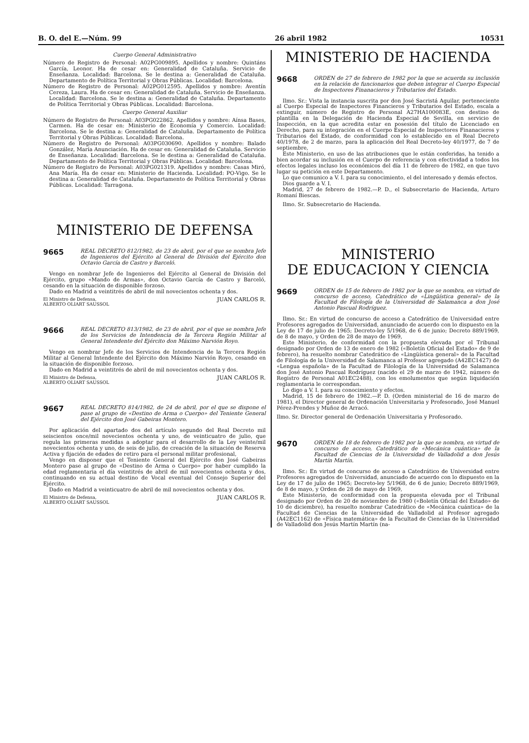B. O. del E.—Núm. 99 26 abril 1982 10531
Cuerpo General Administrativo
Número de Registro de Personal: A02PG009895. Apellidos y nombre: Quintáns García, Leonor. Ha de cesar en: Generalidad de Cataluña. Servicio de Enseñanza. Localidad: Barcelona. Se le destina a: Generalidad de Cataluña. Departamento de Política Territorial y Obras Públicas. Localidad: Barcelona.
Número de Registro de Personal: A02PG012595. Apellidos y nombre: Aventín Cereza, Laura. Ha de cesar en: Generalidad de Cataluña. Servicio de Enseñanza. Localidad: Barcelona. Se le destina a: Generalidad de Cataluña. Departamento de Política Territorial y Obras Públicas. Localidad: Barcelona.
Cuerpo General Auxiliar
Número de Registro de Personal: A03PG022862. Apellidos y nombre: Aínsa Bases, Carmen. Ha de cesar en: Ministerio de Economía y Comercio. Localidad: Barcelona. Se le destina a: Generalidad de Cataluña. Departamento de Política Territorial y Obras Públicas. Localidad: Barcelona.
Número de Registro de Personal: A03PG030690. Apellidos y nombre: Balado González, María Anunciación. Ha de cesar en: Generalidad de Cataluña. Servicio de Enseñanza. Localidad: Barcelona. Se le destina a: Generalidad de Cataluña. Departamento de Política Territorial y Obras Públicas. Localidad: Barcelona.
Número de Registro de Personal: A03PG021319. Apellidos y nombre: Casas Miró, Ana María. Ha de cesar en: Ministerio de Hacienda. Localidad: PO-Vigo. Se le destina a: Generalidad de Cataluña. Departamento de Política Territorial y Obras Públicas. Localidad: Tarragona.
MINISTERIO DE DEFENSA
9665
REAL DECRETO 812/1982, de 23 de abril, por el que se nombra Jefe de Ingenieros del Ejército al General de División del Ejército don Octavio García de Castro y Barceló.
Vengo en nombrar Jefe de Ingenieros del Ejército al General de División del Ejército, grupo «Mando de Armas», don Octavio García de Castro y Barceló, cesando en la situación de disponible forzoso.
Dado en Madrid a veintitrés de abril de mil novecientos ochenta y dos.
El Ministro de Defensa,
ALBERTO OLIART SAUSSOL JUAN CARLOS R.
9666
REAL DECRETO 813/1982, de 23 de abril, por el que se nombra Jefe de los Servicios de Intendencia de la Tercera Región Militar al General Intendente del Ejército don Máximo Narvión Royo.
Vengo en nombrar Jefe de los Servicios de Intendencia de la Tercera Región Militar al General Intendente del Ejército don Máximo Narvión Royo, cesando en la situación de disponible forzoso.
Dado en Madrid a veintitrés de abril de mil novecientos ochenta y dos.
El Ministro de Defensa,
ALBERTO OLIART SAUSSOL JUAN CARLOS R.
9667
REAL DECRETO 814/1982, de 24 de abril, por el que se dispone el pase al grupo de «Destino de Arma o Cuerpo» del Teniente General del Ejército don José Gabeiras Montero.
Por aplicación del apartado dos del artículo segundo del Real Decreto mil seiscientos once/mil novecientos ochenta y uno, de veinticuatro de julio, que regula las primeras medidas a adoptar para el desarrollo de la Ley veinte/mil novecientos ochenta y uno, de seis de julio, de creación de la situación de Reserva Activa y fijación de edades de retiro para el personal militar profesional,
Vengo en disponer que el Teniente General del Ejército don José Gabeiras Montero pase al grupo de «Destino de Arma o Cuerpo» por haber cumplido la edad reglamentaria el día veintitrés de abril de mil novecientos ochenta y dos, continuando en su actual destino de Vocal eventual del Consejo Superior del Ejército.
Dado en Madrid a veinticuatro de abril de mil novecientos ochenta y dos.
El Ministro de Defensa,
ALBERTO OLIART SAUSSOL JUAN CARLOS R.
MINISTERIO DE HACIENDA
9668
ORDEN de 27 de febrero de 1982 por la que se acuerda su inclusión en la relación de funcionarios que deben integrar el Cuerpo Especial de Inspectores Finanacieros y Tributarios del Estado.
Ilmo. Sr.: Vista la instancia suscrita por don José Sacristá Aguilar, perteneciente al Cuerpo Especial de Inspectores Financieros y Tributarios del Estado, escala a extinguir, número de Registro de Personal A27HA100083E, con destino de plantilla en la Delegación de Hacienda Especial de Sevilla, en servicio de Inspección, en la que acredita estar en posesión del título de Licenciado en Derecho, para su integración en el Cuerpo Especial de Inspectores Finanacieros y Tributarios del Estado, de conformidad con lo establecido en el Real Decreto 40/1978, de 2 de marzo, para la aplicación del Real Decreto-ley 40/1977, de 7 de septiembre,
Este Ministerio, en uso de las atribuciones que le están conferidas, ha tenido a bien acordar su inclusión en el Cuerpo de referencia y con efectividad a todos los efectos legales incluso los económicos del día 11 de febrero de 1982, en que tuvo lugar su petición en este Departamento.
Lo que comunico a V. I. para su conocimiento, el del interesado y demás efectos.
Dios guarde a V. I.
Madrid, 27 de febrero de 1982.—P. D., el Subsecretario de Hacienda, Arturo Romaní Biescas.
Ilmo. Sr. Subsecretario de Hacienda.
MINISTERIO
DE EDUCACION Y CIENCIA
9669
ORDEN de 15 de febrero de 1982 por la que se nombra, en virtud de concurso de acceso, Catedrático de «Lingüística general» de la Facultad de Filología de la Universidad de Salamanca a don José Antonio Pascual Rodríguez.
Ilmo. Sr.: En virtud de concurso de acceso a Catedrático de Universidad entre Profesores agregados de Universidad, anunciado de acuerdo con lo dispuesto en la Ley de 17 de julio de 1965; Decreto-ley 5/1968, de 6 de junio; Decreto 889/1969, de 8 de mayo, y Orden de 28 de mayo de 1969,
Este Ministerio, de conformidad con la propuesta elevada por el Tribunal designado por Orden de 13 de enero de 1982 («Boletín Oficial del Estado» de 9 de febrero), ha resuelto nombrar Catedrático de «Lingüística general» de la Facultad de Filología de la Universidad de Salamanca al Profesor agregado (A42EC1427) de «Lengua española» de la Facultad de Filología de la Universidad de Salamanca don José Antonio Pascual Rodríguez (nacido el 29 de marzo de 1942, número de Registro de Personal A01EC2488), con los emolumentos que según liquidación reglamentaria le correspondan.
Lo digo a V. I. para su conocimiento y efectos.
Madrid, 15 de febrero de 1982.—P. D. (Orden ministerial de 16 de marzo de 1981), el Director general de Ordenación Universitaria y Profesorado, José Manuel Pérez-Prendes y Muñoz de Arracó.
Ilmo. Sr. Director general de Ordenación Universitaria y Profesorado.
9670
ORDEN de 18 de febrero de 1982 por la que se nombra, en virtud de concurso de acceso, Catedrático de «Mecánica cuántica» de la Facultad de Ciencias de la Universidad de Valladolid a don Jesús Martín Martín.
Ilmo. Sr.: En virtud de concurso de acceso a Catedrático de Universidad entre Profesores agregados de Universidad, anunciado de acuerdo con lo dispuesto en la Ley de 17 de julio de 1965; Decreto-ley 5/1968, de 6 de junio; Decreto 889/1969, de 8 de mayo, y Orden de 28 de mayo de 1969,
Este Ministerio, de conformidad con la propuesta elevada por el Tribunal designado por Orden de 20 de noviembre de 1980 («Boletín Oficial del Estado» de 10 de diciembre), ha resuelto nombrar Catedrático de «Mecánica cuántica» de la Facultad de Ciencias de la Universidad de Valladolid al Profesor agregado (A42EC1162) de «Física matemática» de la Facultad de Ciencias de la Universidad de Valladolid don Jesús Martín Martín (na-